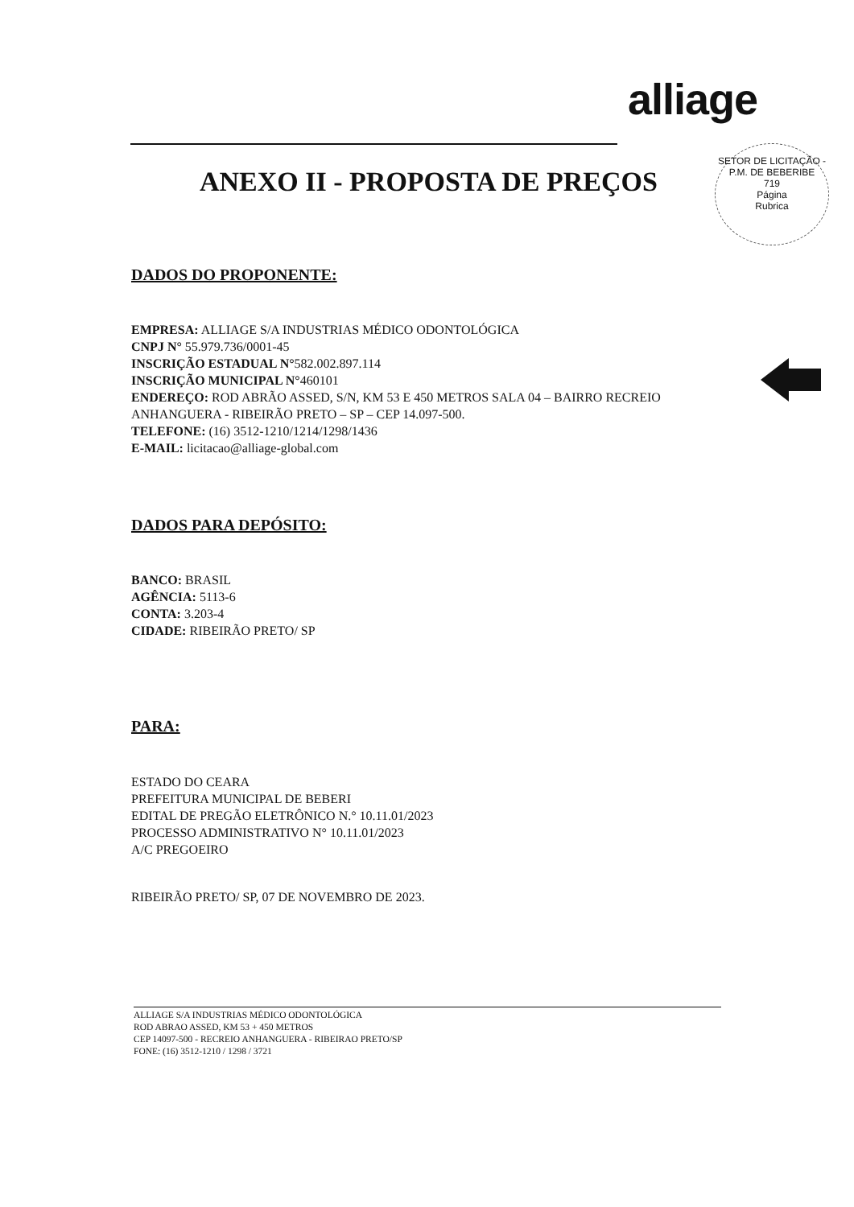alliage
SETOR DE LICITAÇÃO - P.M. DE BEBERIBE
719
Página
Rubrica
ANEXO II - PROPOSTA DE PREÇOS
DADOS DO PROPONENTE:
EMPRESA: ALLIAGE S/A INDUSTRIAS MÉDICO ODONTOLÓGICA
CNPJ N° 55.979.736/0001-45
INSCRIÇÃO ESTADUAL N°582.002.897.114
INSCRIÇÃO MUNICIPAL N°460101
ENDEREÇO: ROD ABRÃO ASSED, S/N, KM 53 E 450 METROS SALA 04 – BAIRRO RECREIO ANHANGUERA - RIBEIRÃO PRETO – SP – CEP 14.097-500.
TELEFONE: (16) 3512-1210/1214/1298/1436
E-MAIL: licitacao@alliage-global.com
DADOS PARA DEPÓSITO:
BANCO: BRASIL
AGÊNCIA: 5113-6
CONTA: 3.203-4
CIDADE: RIBEIRÃO PRETO/ SP
PARA:
ESTADO DO CEARA
PREFEITURA MUNICIPAL DE BEBERI
EDITAL DE PREGÃO ELETRÔNICO N.° 10.11.01/2023
PROCESSO ADMINISTRATIVO N° 10.11.01/2023
A/C PREGOEIRO
RIBEIRÃO PRETO/ SP, 07 DE NOVEMBRO DE 2023.
ALLIAGE S/A INDUSTRIAS MÉDICO ODONTOLÓGICA
ROD ABRAO ASSED, KM 53 + 450 METROS
CEP 14097-500 - RECREIO ANHANGUERA - RIBEIRAO PRETO/SP
FONE: (16) 3512-1210 / 1298 / 3721